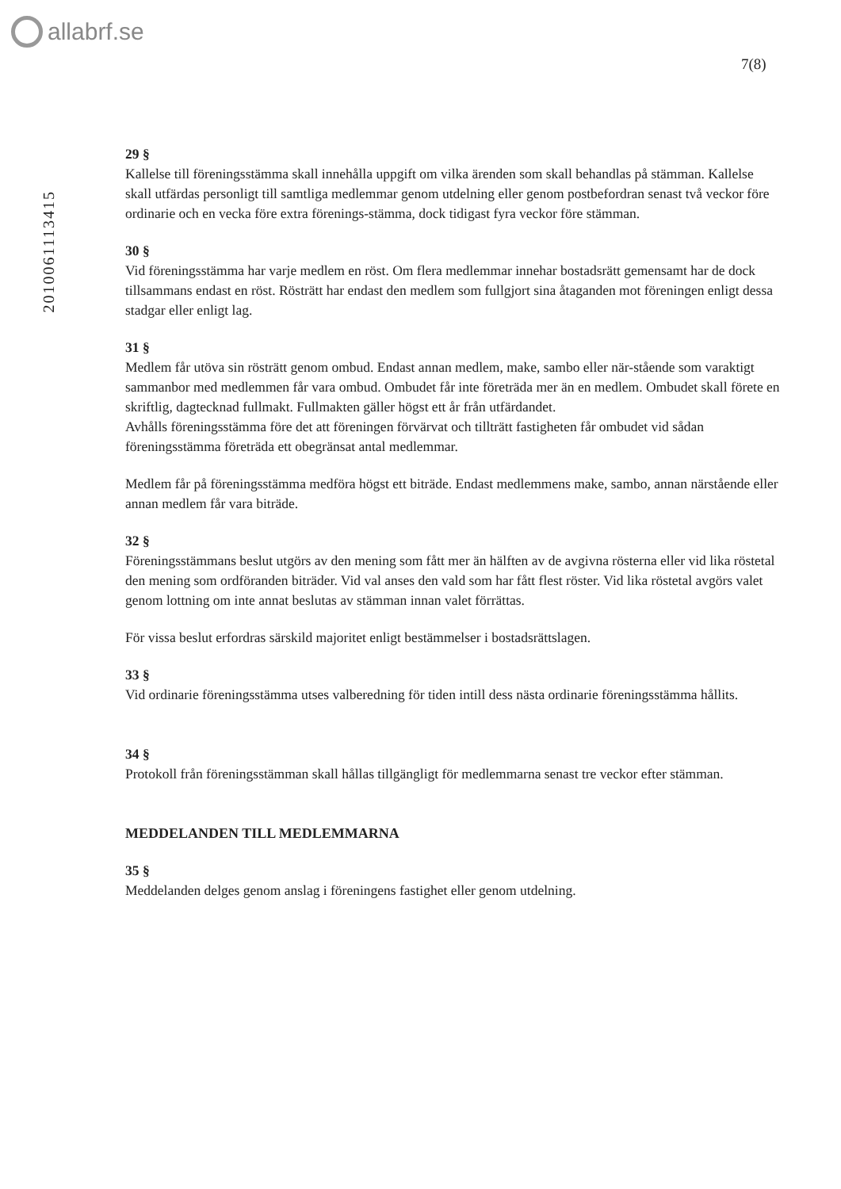allabrf.se
7(8)
2010061113415
29 §
Kallelse till föreningsstämma skall innehålla uppgift om vilka ärenden som skall behandlas på stämman. Kallelse skall utfärdas personligt till samtliga medlemmar genom utdelning eller genom postbefordran senast två veckor före ordinarie och en vecka före extra förenings-stämma, dock tidigast fyra veckor före stämman.
30 §
Vid föreningsstämma har varje medlem en röst. Om flera medlemmar innehar bostadsrätt gemensamt har de dock tillsammans endast en röst. Rösträtt har endast den medlem som fullgjort sina åtaganden mot föreningen enligt dessa stadgar eller enligt lag.
31 §
Medlem får utöva sin rösträtt genom ombud. Endast annan medlem, make, sambo eller när-stående som varaktigt sammanbor med medlemmen får vara ombud. Ombudet får inte företräda mer än en medlem. Ombudet skall förete en skriftlig, dagtecknad fullmakt. Fullmakten gäller högst ett år från utfärdandet.
Avhålls föreningsstämma före det att föreningen förvärvat och tillträtt fastigheten får ombudet vid sådan föreningsstämma företräda ett obegränsat antal medlemmar.
Medlem får på föreningsstämma medföra högst ett biträde. Endast medlemmens make, sambo, annan närstående eller annan medlem får vara biträde.
32 §
Föreningsstämmans beslut utgörs av den mening som fått mer än hälften av de avgivna rösterna eller vid lika röstetal den mening som ordföranden biträder. Vid val anses den vald som har fått flest röster. Vid lika röstetal avgörs valet genom lottning om inte annat beslutas av stämman innan valet förrättas.
För vissa beslut erfordras särskild majoritet enligt bestämmelser i bostadsrättslagen.
33 §
Vid ordinarie föreningsstämma utses valberedning för tiden intill dess nästa ordinarie föreningsstämma hållits.
34 §
Protokoll från föreningsstämman skall hållas tillgängligt för medlemmarna senast tre veckor efter stämman.
MEDDELANDEN TILL MEDLEMMARNA
35 §
Meddelanden delges genom anslag i föreningens fastighet eller genom utdelning.